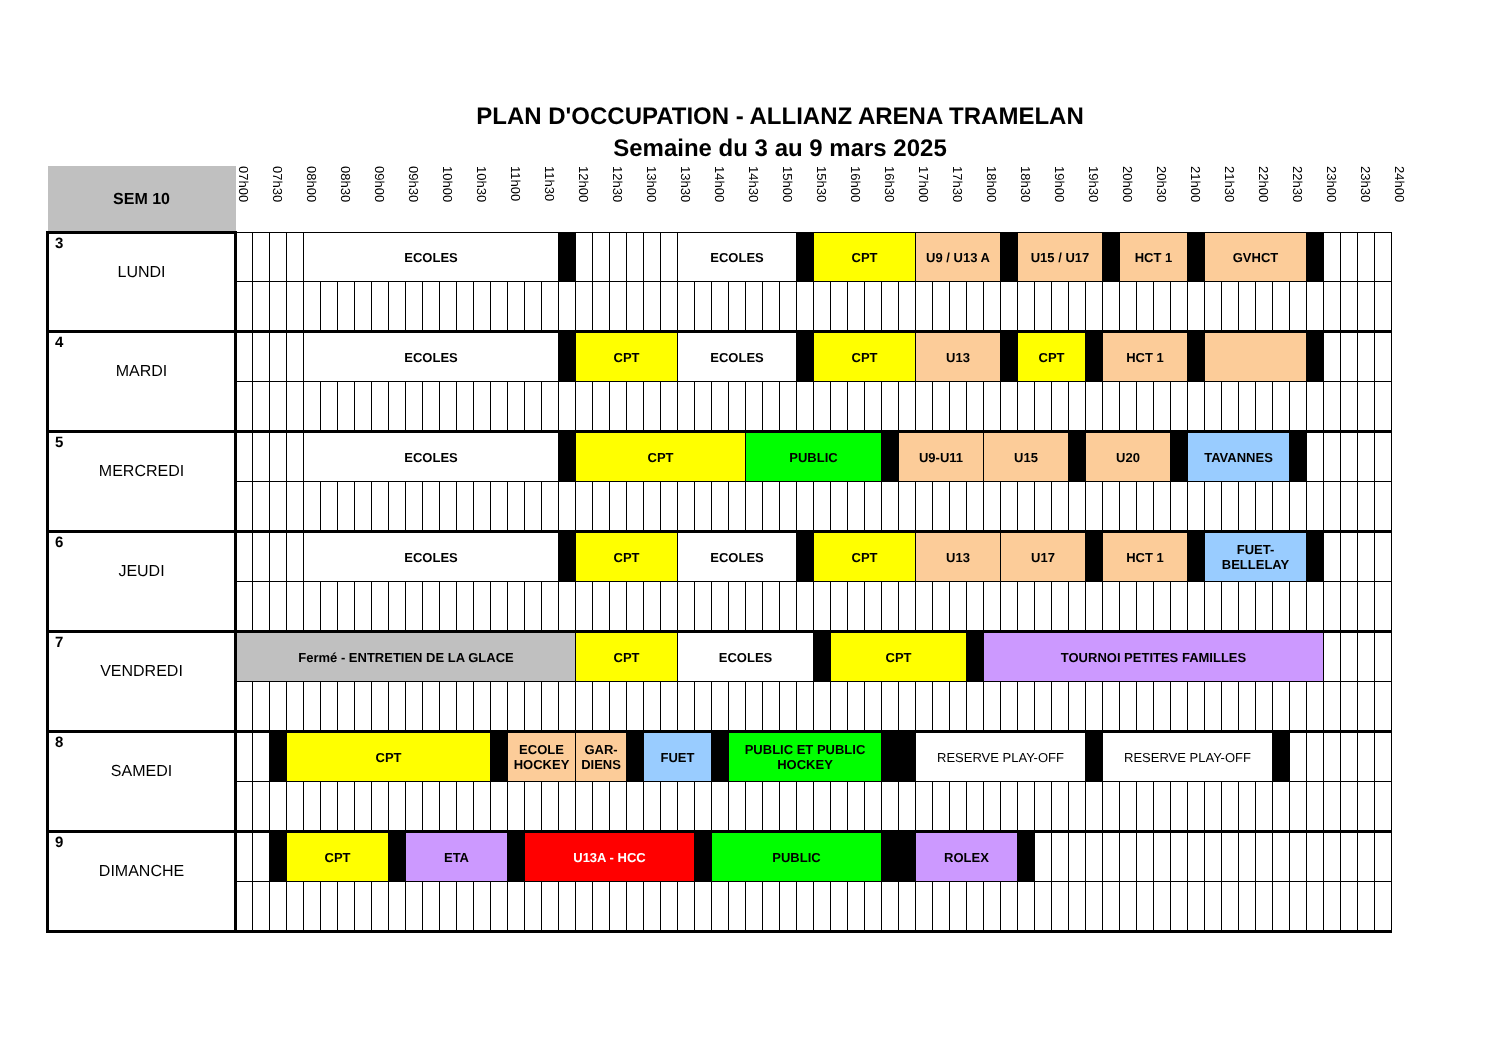PLAN D'OCCUPATION - ALLIANZ ARENA TRAMELAN
Semaine du 3 au 9 mars 2025
| SEM 10 | 07h00 | | 07h30 | | 08h00 | | 08h30 | | 09h00 | | 09h30 | | 10h00 | | 10h30 | | 11h00 | | 11h30 | | 12h00 | | 12h30 | | 13h00 | | 13h30 | | 14h00 | | 14h30 | | 15h00 | | 15h30 | | 16h00 | | 16h30 | | 17h00 | | 17h30 | | 18h00 | | 18h30 | | 19h00 | | 19h30 | | 20h00 | | 20h30 | | 21h00 | | 21h30 | | 22h00 | | 22h30 | | 23h00 | | 23h30 | | 24h00 |
| --- | --- | --- | --- | --- | --- | --- | --- | --- | --- | --- | --- | --- | --- | --- | --- | --- | --- | --- | --- | --- | --- | --- | --- | --- | --- | --- | --- | --- | --- | --- | --- | --- | --- | --- | --- | --- | --- | --- | --- | --- | --- | --- | --- | --- | --- | --- | --- | --- | --- | --- | --- | --- | --- | --- | --- | --- | --- | --- | --- | --- | --- | --- | --- | --- | --- | --- | --- | --- | --- |
| 3 LUNDI | | | | | ECOLES | | | | | | | | | | | | | | | | | | | | | | ECOLES | | | | | | | | CPT | | | | | | U9 / U13 A | | | | | | U15 / U17 | | | | | | HCT 1 | | | | | GVHCT | | | | | | | | | | | |
| 4 MARDI | | | | | ECOLES | | | | | | | | | | | | | | | | CPT | | | | | | ECOLES | | | | | | | | CPT | | | | | | U13 | | | | | | CPT | | | | | HCT 1 | | | | | | | | | | | | | | | | | |
| 5 MERCREDI | | | | | ECOLES | | | | | | | | | | | | | | | | CPT | | | | | | | | | | PUBLIC | | | | | | | | | U9-U11 | | | | | U15 | | | | | | U20 | | | | | | TAVANNES | | | | | | | | | | | | |
| 6 JEUDI | | | | | ECOLES | | | | | | | | | | | | | | | | CPT | | | | | | ECOLES | | | | | | | | CPT | | | | | | U13 | | | | | U17 | | | | | | HCT 1 | | | | | | FUET- BELLELAY | | | | | | | | | | | |
| 7 VENDREDI | Fermé - ENTRETIEN DE LA GLACE | | | | | | | | | | | | | | | | | | | | CPT | | | | | | ECOLES | | | | | | | | | CPT | | | | | | | | | TOURNOI PETITES FAMILLES | | | | | | | | | | | | | | | | | | | | | | | | |
| 8 SAMEDI | | | | CPT | | | | | | | | | | | | | ECOLE HOCKEY | | | | GAR- DIENS | | | | FUET | | | | | PUBLIC ET PUBLIC HOCKEY | | | | | | | | | | | RESERVE PLAY-OFF | | | | | | | | | | | RESERVE PLAY-OFF | | | | | | | | | | | | | | | | | |
| 9 DIMANCHE | | | | CPT | | | | | | | ETA | | | | | | | U13A - HCC | | | | | | | | | | | PUBLIC | | | | | | | | | | | | ROLEX | | | | | | | | | | | | | | | | | | | | | | | | | | | | |